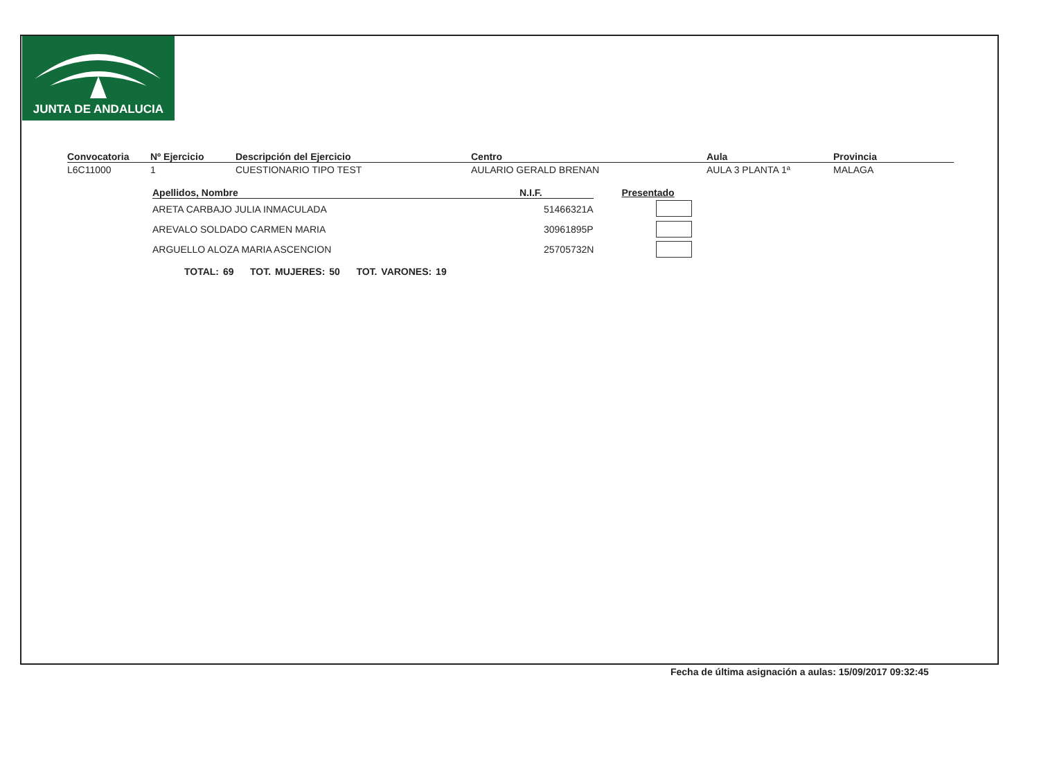JUNTA DE ANDALUCIA
| Convocatoria | Nº Ejercicio | Descripción del Ejercicio | Centro | Aula | Provincia |
| --- | --- | --- | --- | --- | --- |
| L6C11000 | 1 | CUESTIONARIO TIPO TEST | AULARIO GERALD BRENAN | AULA 3 PLANTA 1ª | MALAGA |
| Apellidos, Nombre | N.I.F. | Presentado |
| --- | --- | --- |
| ARETA CARBAJO JULIA INMACULADA | 51466321A | |
| AREVALO SOLDADO CARMEN MARIA | 30961895P | |
| ARGUELLO ALOZA MARIA ASCENCION | 25705732N | |
TOTAL: 69 TOT. MUJERES: 50 TOT. VARONES: 19
Fecha de última asignación a aulas: 15/09/2017 09:32:45